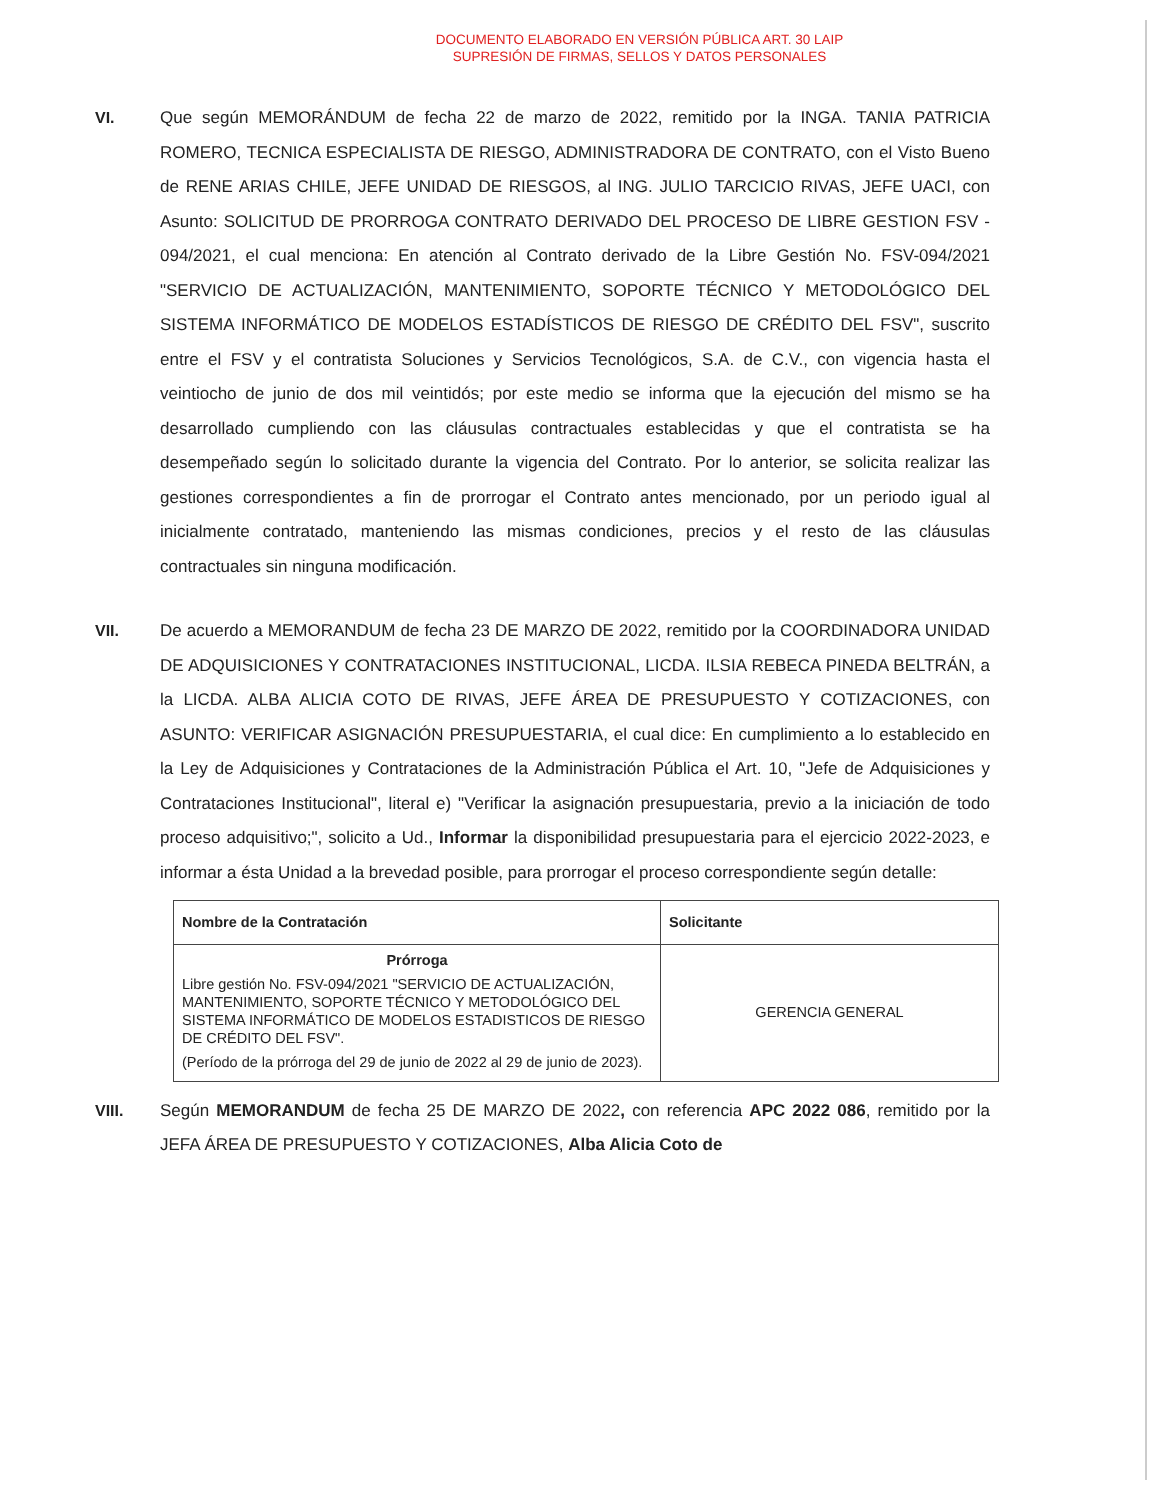DOCUMENTO ELABORADO EN VERSIÓN PÚBLICA ART. 30 LAIP
SUPRESIÓN DE FIRMAS, SELLOS Y DATOS PERSONALES
VI. Que según MEMORÁNDUM de fecha 22 de marzo de 2022, remitido por la INGA. TANIA PATRICIA ROMERO, TECNICA ESPECIALISTA DE RIESGO, ADMINISTRADORA DE CONTRATO, con el Visto Bueno de RENE ARIAS CHILE, JEFE UNIDAD DE RIESGOS, al ING. JULIO TARCICIO RIVAS, JEFE UACI, con Asunto: SOLICITUD DE PRORROGA CONTRATO DERIVADO DEL PROCESO DE LIBRE GESTION FSV - 094/2021, el cual menciona: En atención al Contrato derivado de la Libre Gestión No. FSV-094/2021 "SERVICIO DE ACTUALIZACIÓN, MANTENIMIENTO, SOPORTE TÉCNICO Y METODOLÓGICO DEL SISTEMA INFORMÁTICO DE MODELOS ESTADÍSTICOS DE RIESGO DE CRÉDITO DEL FSV", suscrito entre el FSV y el contratista Soluciones y Servicios Tecnológicos, S.A. de C.V., con vigencia hasta el veintiocho de junio de dos mil veintidós; por este medio se informa que la ejecución del mismo se ha desarrollado cumpliendo con las cláusulas contractuales establecidas y que el contratista se ha desempeñado según lo solicitado durante la vigencia del Contrato. Por lo anterior, se solicita realizar las gestiones correspondientes a fin de prorrogar el Contrato antes mencionado, por un periodo igual al inicialmente contratado, manteniendo las mismas condiciones, precios y el resto de las cláusulas contractuales sin ninguna modificación.
VII. De acuerdo a MEMORANDUM de fecha 23 DE MARZO DE 2022, remitido por la COORDINADORA UNIDAD DE ADQUISICIONES Y CONTRATACIONES INSTITUCIONAL, LICDA. ILSIA REBECA PINEDA BELTRÁN, a la LICDA. ALBA ALICIA COTO DE RIVAS, JEFE ÁREA DE PRESUPUESTO Y COTIZACIONES, con ASUNTO: VERIFICAR ASIGNACIÓN PRESUPUESTARIA, el cual dice: En cumplimiento a lo establecido en la Ley de Adquisiciones y Contrataciones de la Administración Pública el Art. 10, "Jefe de Adquisiciones y Contrataciones Institucional", literal e) "Verificar la asignación presupuestaria, previo a la iniciación de todo proceso adquisitivo;", solicito a Ud., Informar la disponibilidad presupuestaria para el ejercicio 2022-2023, e informar a ésta Unidad a la brevedad posible, para prorrogar el proceso correspondiente según detalle:
| Nombre de la Contratación | Solicitante |
| --- | --- |
| Prórroga Libre gestión No. FSV-094/2021 "SERVICIO DE ACTUALIZACIÓN, MANTENIMIENTO, SOPORTE TÉCNICO Y METODOLÓGICO DEL SISTEMA INFORMÁTICO DE MODELOS ESTADISTICOS DE RIESGO DE CRÉDITO DEL FSV". (Período de la prórroga del 29 de junio de 2022 al 29 de junio de 2023). | GERENCIA GENERAL |
VIII. Según MEMORANDUM de fecha 25 DE MARZO DE 2022, con referencia APC 2022 086, remitido por la JEFA ÁREA DE PRESUPUESTO Y COTIZACIONES, Alba Alicia Coto de